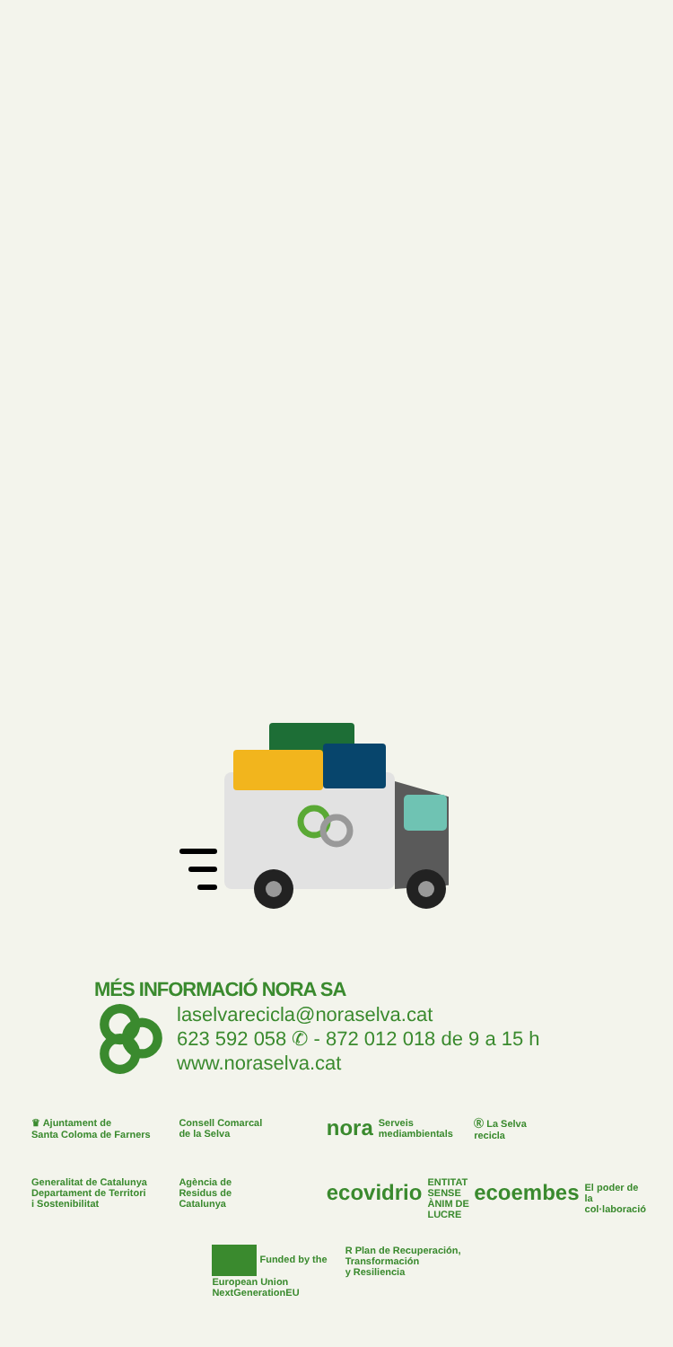MÉS INFORMACIÓ NORA SA
laselvarecicla@noraselva.cat
623 592 058 ✆ - 872 012 018 de 9 a 15 h
www.noraselva.cat
♛ Ajuntament de
Santa Coloma de Farners
Consell Comarcal
de la Selva
nora Serveis mediambientals
Ⓡ La Selva
recicla
Generalitat de Catalunya
Departament de Territori
i Sostenibilitat
Agència de
Residus de
Catalunya
ecovidrio
ENTITAT SENSE ÀNIM DE LUCRE
ecoembes
El poder de la col·laboració
Funded by the
European Union
NextGenerationEU
R Plan de Recuperación,
Transformación
y Resiliencia